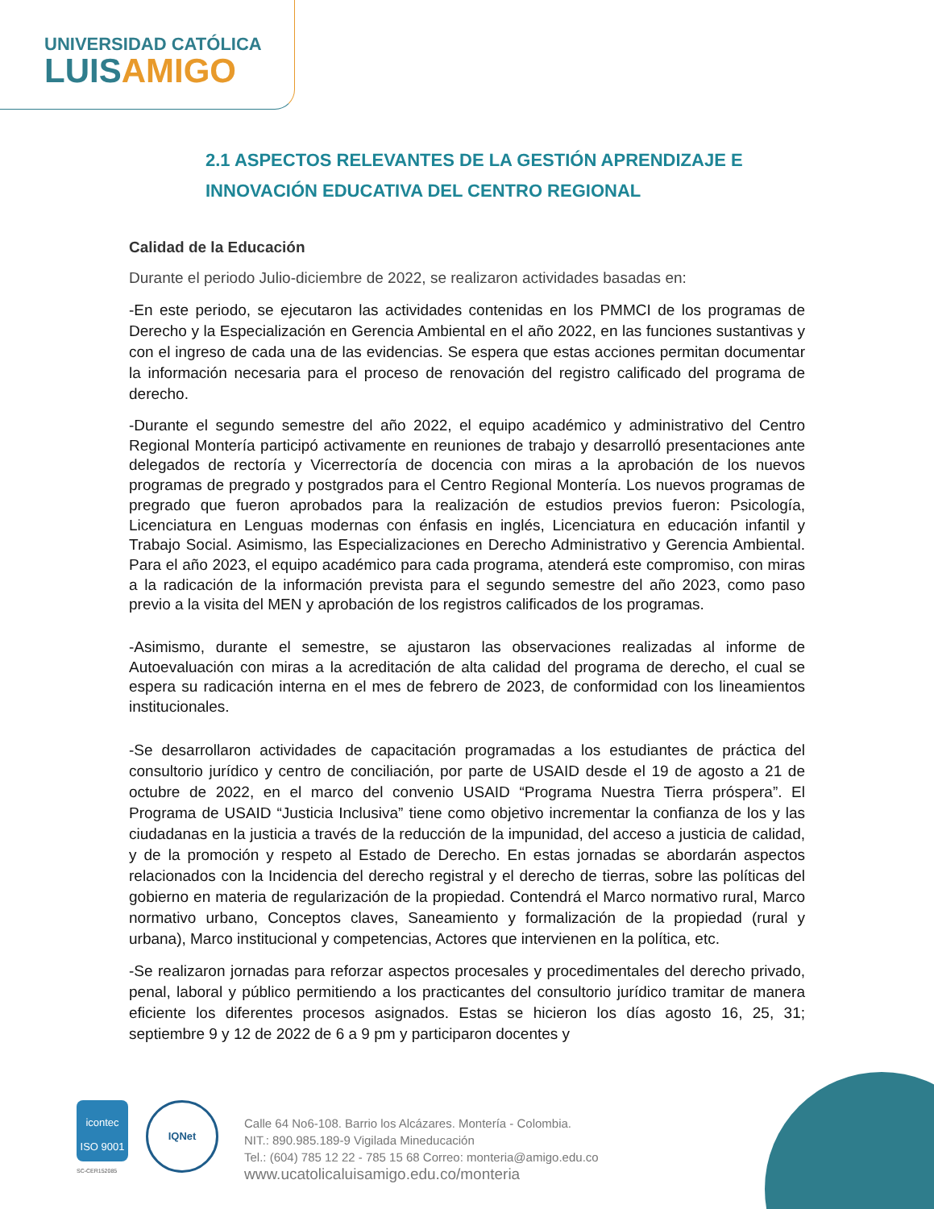UNIVERSIDAD CATÓLICA
LUISAMIGO
2.1 ASPECTOS RELEVANTES DE LA GESTIÓN APRENDIZAJE E INNOVACIÓN EDUCATIVA DEL CENTRO REGIONAL
Calidad de la Educación
Durante el periodo Julio-diciembre de 2022, se realizaron actividades basadas en:
-En este periodo, se ejecutaron las actividades contenidas en los PMMCI de los programas de Derecho y la Especialización en Gerencia Ambiental en el año 2022, en las funciones sustantivas y con el ingreso de cada una de las evidencias. Se espera que estas acciones permitan documentar la información necesaria para el proceso de renovación del registro calificado del programa de derecho.
-Durante el segundo semestre del año 2022, el equipo académico y administrativo del Centro Regional Montería participó activamente en reuniones de trabajo y desarrolló presentaciones ante delegados de rectoría y Vicerrectoría de docencia con miras a la aprobación de los nuevos programas de pregrado y postgrados para el Centro Regional Montería. Los nuevos programas de pregrado que fueron aprobados para la realización de estudios previos fueron: Psicología, Licenciatura en Lenguas modernas con énfasis en inglés, Licenciatura en educación infantil y Trabajo Social. Asimismo, las Especializaciones en Derecho Administrativo y Gerencia Ambiental. Para el año 2023, el equipo académico para cada programa, atenderá este compromiso, con miras a la radicación de la información prevista para el segundo semestre del año 2023, como paso previo a la visita del MEN y aprobación de los registros calificados de los programas.
-Asimismo, durante el semestre, se ajustaron las observaciones realizadas al informe de Autoevaluación con miras a la acreditación de alta calidad del programa de derecho, el cual se espera su radicación interna en el mes de febrero de 2023, de conformidad con los lineamientos institucionales.
-Se desarrollaron actividades de capacitación programadas a los estudiantes de práctica del consultorio jurídico y centro de conciliación, por parte de USAID desde el 19 de agosto a 21 de octubre de 2022, en el marco del convenio USAID “Programa Nuestra Tierra próspera”. El Programa de USAID “Justicia Inclusiva” tiene como objetivo incrementar la confianza de los y las ciudadanas en la justicia a través de la reducción de la impunidad, del acceso a justicia de calidad, y de la promoción y respeto al Estado de Derecho. En estas jornadas se abordarán aspectos relacionados con la Incidencia del derecho registral y el derecho de tierras, sobre las políticas del gobierno en materia de regularización de la propiedad. Contendrá el Marco normativo rural, Marco normativo urbano, Conceptos claves, Saneamiento y formalización de la propiedad (rural y urbana), Marco institucional y competencias, Actores que intervienen en la política, etc.
-Se realizaron jornadas para reforzar aspectos procesales y procedimentales del derecho privado, penal, laboral y público permitiendo a los practicantes del consultorio jurídico tramitar de manera eficiente los diferentes procesos asignados. Estas se hicieron los días agosto 16, 25, 31; septiembre 9 y 12 de 2022 de 6 a 9 pm y participaron docentes y
icontec
ISO 9001
SC-CER152085
IQNet
Calle 64 No6-108. Barrio los Alcázares. Montería - Colombia.
NIT.: 890.985.189-9 Vigilada Mineducación
Tel.: (604) 785 12 22 - 785 15 68 Correo: monteria@amigo.edu.co
www.ucatolicaluisamigo.edu.co/monteria